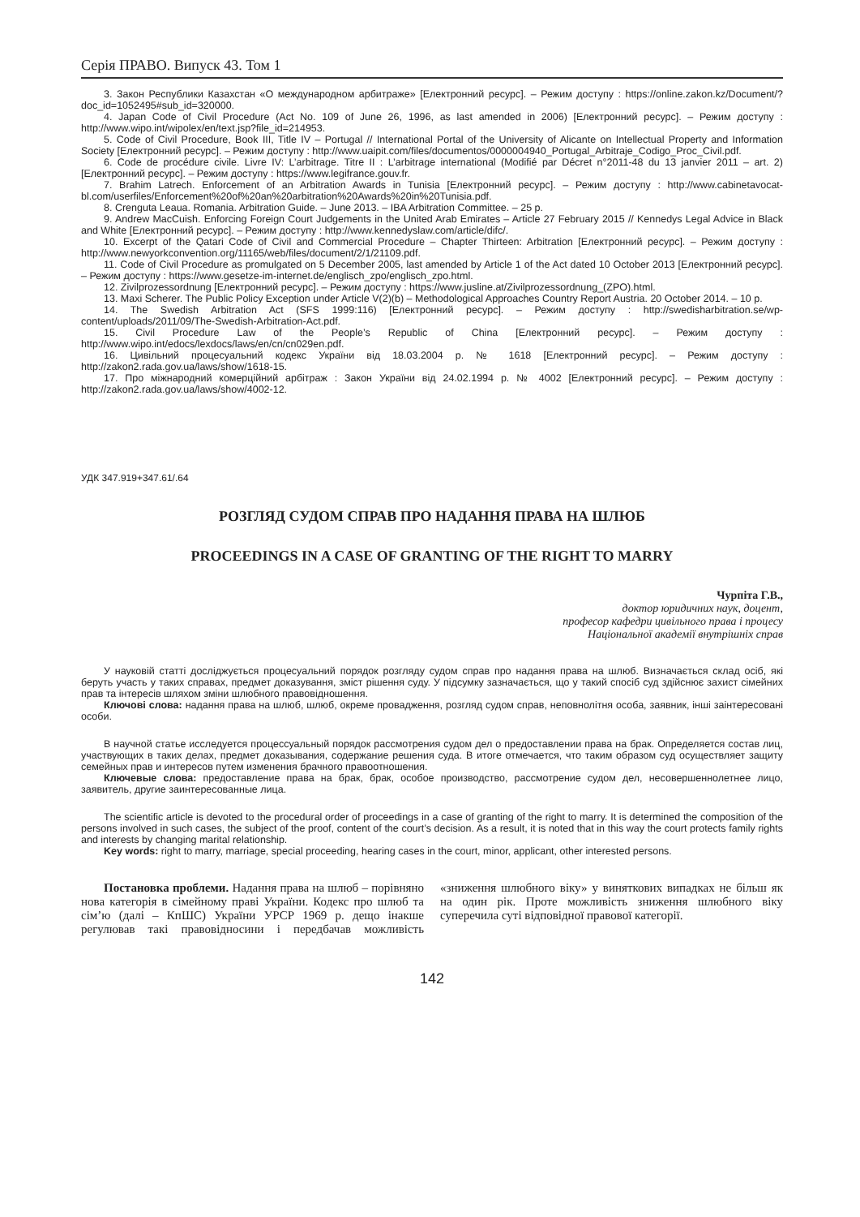Серія ПРАВО. Випуск 43. Том 1
3. Закон Республики Казахстан «О международном арбитраже» [Електронний ресурс]. – Режим доступу : https://online.zakon.kz/Document/?doc_id=1052495#sub_id=320000.
4. Japan Code of Civil Procedure (Act No. 109 of June 26, 1996, as last amended in 2006) [Електронний ресурс]. – Режим доступу : http://www.wipo.int/wipolex/en/text.jsp?file_id=214953.
5. Code of Civil Procedure, Book III, Title IV – Portugal // International Portal of the University of Alicante on Intellectual Property and Information Society [Електронний ресурс]. – Режим доступу : http://www.uaipit.com/files/documentos/0000004940_Portugal_Arbitraje_Codigo_Proc_Civil.pdf.
6. Code de procédure civile. Livre IV: L’arbitrage. Titre II : L’arbitrage international (Modifié par Décret n°2011-48 du 13 janvier 2011 – art. 2) [Електронний ресурс]. – Режим доступу : https://www.legifrance.gouv.fr.
7. Brahim Latrech. Enforcement of an Arbitration Awards in Tunisia [Електронний ресурс]. – Режим доступу : http://www.cabinetavocat-bl.com/userfiles/Enforcement%20of%20an%20arbitration%20Awards%20in%20Tunisia.pdf.
8. Crenguta Leaua. Romania. Arbitration Guide. – June 2013. – IBA Arbitration Committee. – 25 p.
9. Andrew MacCuish. Enforcing Foreign Court Judgements in the United Arab Emirates – Article 27 February 2015 // Kennedys Legal Advice in Black and White [Електронний ресурс]. – Режим доступу : http://www.kennedyslaw.com/article/difc/.
10. Excerpt of the Qatari Code of Civil and Commercial Procedure – Chapter Thirteen: Arbitration [Електронний ресурс]. – Режим доступу : http://www.newyorkconvention.org/11165/web/files/document/2/1/21109.pdf.
11. Code of Civil Procedure as promulgated on 5 December 2005, last amended by Article 1 of the Act dated 10 October 2013 [Електронний ресурс]. – Режим доступу : https://www.gesetze-im-internet.de/englisch_zpo/englisch_zpo.html.
12. Zivilprozessordnung [Електронний ресурс]. – Режим доступу : https://www.jusline.at/Zivilprozessordnung_(ZPO).html.
13. Maxi Scherer. The Public Policy Exception under Article V(2)(b) – Methodological Approaches Country Report Austria. 20 October 2014. – 10 p.
14. The Swedish Arbitration Act (SFS 1999:116) [Електронний ресурс]. – Режим доступу : http://swedisharbitration.se/wp-content/uploads/2011/09/The-Swedish-Arbitration-Act.pdf.
15. Civil Procedure Law of the People’s Republic of China [Електронний ресурс]. – Режим доступу : http://www.wipo.int/edocs/lexdocs/laws/en/cn/cn029en.pdf.
16. Цивільний процесуальний кодекс України від 18.03.2004 р. № 1618 [Електронний ресурс]. – Режим доступу : http://zakon2.rada.gov.ua/laws/show/1618-15.
17. Про міжнародний комерційний арбітраж : Закон України від 24.02.1994 р. № 4002 [Електронний ресурс]. – Режим доступу : http://zakon2.rada.gov.ua/laws/show/4002-12.
УДК 347.919+347.61/.64
РОЗГЛЯД СУДОМ СПРАВ ПРО НАДАННЯ ПРАВА НА ШЛЮБ
PROCEEDINGS IN A CASE OF GRANTING OF THE RIGHT TO MARRY
Чурпіта Г.В.,
доктор юридичних наук, доцент,
професор кафедри цивільного права і процесу
Національної академії внутрішніх справ
У науковій статті досліджується процесуальний порядок розгляду судом справ про надання права на шлюб. Визначається склад осіб, які беруть участь у таких справах, предмет доказування, зміст рішення суду. У підсумку зазначається, що у такий спосіб суд здійснює захист сімейних прав та інтересів шляхом зміни шлюбного правовідношення.
Ключові слова: надання права на шлюб, шлюб, окреме провадження, розгляд судом справ, неповнолітня особа, заявник, інші заінтересовані особи.
В научной статье исследуется процессуальный порядок рассмотрения судом дел о предоставлении права на брак. Определяется состав лиц, участвующих в таких делах, предмет доказывания, содержание решения суда. В итоге отмечается, что таким образом суд осуществляет защиту семейных прав и интересов путем изменения брачного правоотношения.
Ключевые слова: предоставление права на брак, брак, особое производство, рассмотрение судом дел, несовершеннолетнее лицо, заявитель, другие заинтересованные лица.
The scientific article is devoted to the procedural order of proceedings in a case of granting of the right to marry. It is determined the composition of the persons involved in such cases, the subject of the proof, content of the court’s decision. As a result, it is noted that in this way the court protects family rights and interests by changing marital relationship.
Key words: right to marry, marriage, special proceeding, hearing cases in the court, minor, applicant, other interested persons.
Постановка проблеми. Надання права на шлюб – порівняно нова категорія в сімейному праві України. Кодекс про шлюб та сім’ю (далі – КпШС) України УРСР 1969 р. дещо інакше регулював такі правовідносини і передбачав можливість «зниження шлюбного віку» у виняткових випадках не більш як на один рік. Проте можливість зниження шлюбного віку суперечила суті відповідної правової категорії.
142